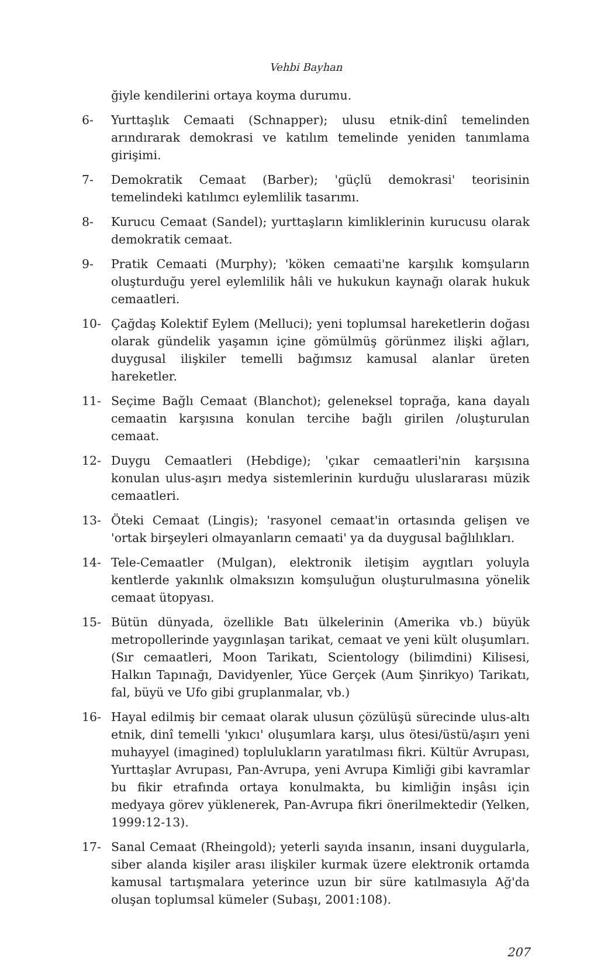Vehbi Bayhan
ğiyle kendilerini ortaya koyma durumu.
6- Yurttaşlık Cemaati (Schnapper); ulusu etnik-dinî temelinden arındırarak demokrasi ve katılım temelinde yeniden tanımlama girişimi.
7- Demokratik Cemaat (Barber); 'güçlü demokrasi' teorisinin temelindeki katılımcı eylemlilik tasarımı.
8- Kurucu Cemaat (Sandel); yurttaşların kimliklerinin kurucusu olarak demokratik cemaat.
9- Pratik Cemaati (Murphy); 'köken cemaati'ne karşılık komşuların oluşturduğu yerel eylemlilik hâli ve hukukun kaynağı olarak hukuk cemaatleri.
10- Çağdaş Kolektif Eylem (Melluci); yeni toplumsal hareketlerin doğası olarak gündelik yaşamın içine gömülmüş görünmez ilişki ağları, duygusal ilişkiler temelli bağımsız kamusal alanlar üreten hareketler.
11- Seçime Bağlı Cemaat (Blanchot); geleneksel toprağa, kana dayalı cemaatin karşısına konulan tercihe bağlı girilen /oluşturulan cemaat.
12- Duygu Cemaatleri (Hebdige); 'çıkar cemaatleri'nin karşısına konulan ulus-aşırı medya sistemlerinin kurduğu uluslararası müzik cemaatleri.
13- Öteki Cemaat (Lingis); 'rasyonel cemaat'in ortasında gelişen ve 'ortak birşeyleri olmayanların cemaati' ya da duygusal bağlılıkları.
14- Tele-Cemaatler (Mulgan), elektronik iletişim aygıtları yoluyla kentlerde yakınlık olmaksızın komşuluğun oluşturulmasına yönelik cemaat ütopyası.
15- Bütün dünyada, özellikle Batı ülkelerinin (Amerika vb.) büyük metropollerinde yaygınlaşan tarikat, cemaat ve yeni kült oluşumları. (Sır cemaatleri, Moon Tarikatı, Scientology (bilimdini) Kilisesi, Halkın Tapınağı, Davidyenler, Yüce Gerçek (Aum Şinrikyo) Tarikatı, fal, büyü ve Ufo gibi gruplanmalar, vb.)
16- Hayal edilmiş bir cemaat olarak ulusun çözülüşü sürecinde ulus-altı etnik, dinî temelli 'yıkıcı' oluşumlara karşı, ulus ötesi/üstü/aşırı yeni muhayyel (imagined) toplulukların yaratılması fikri. Kültür Avrupası, Yurttaşlar Avrupası, Pan-Avrupa, yeni Avrupa Kimliği gibi kavramlar bu fikir etrafında ortaya konulmakta, bu kimliğin inşâsı için medyaya görev yüklenerek, Pan-Avrupa fikri önerilmektedir (Yelken, 1999:12-13).
17- Sanal Cemaat (Rheingold); yeterli sayıda insanın, insani duygularla, siber alanda kişiler arası ilişkiler kurmak üzere elektronik ortamda kamusal tartışmalara yeterince uzun bir süre katılmasıyla Ağ'da oluşan toplumsal kümeler (Subaşı, 2001:108).
207